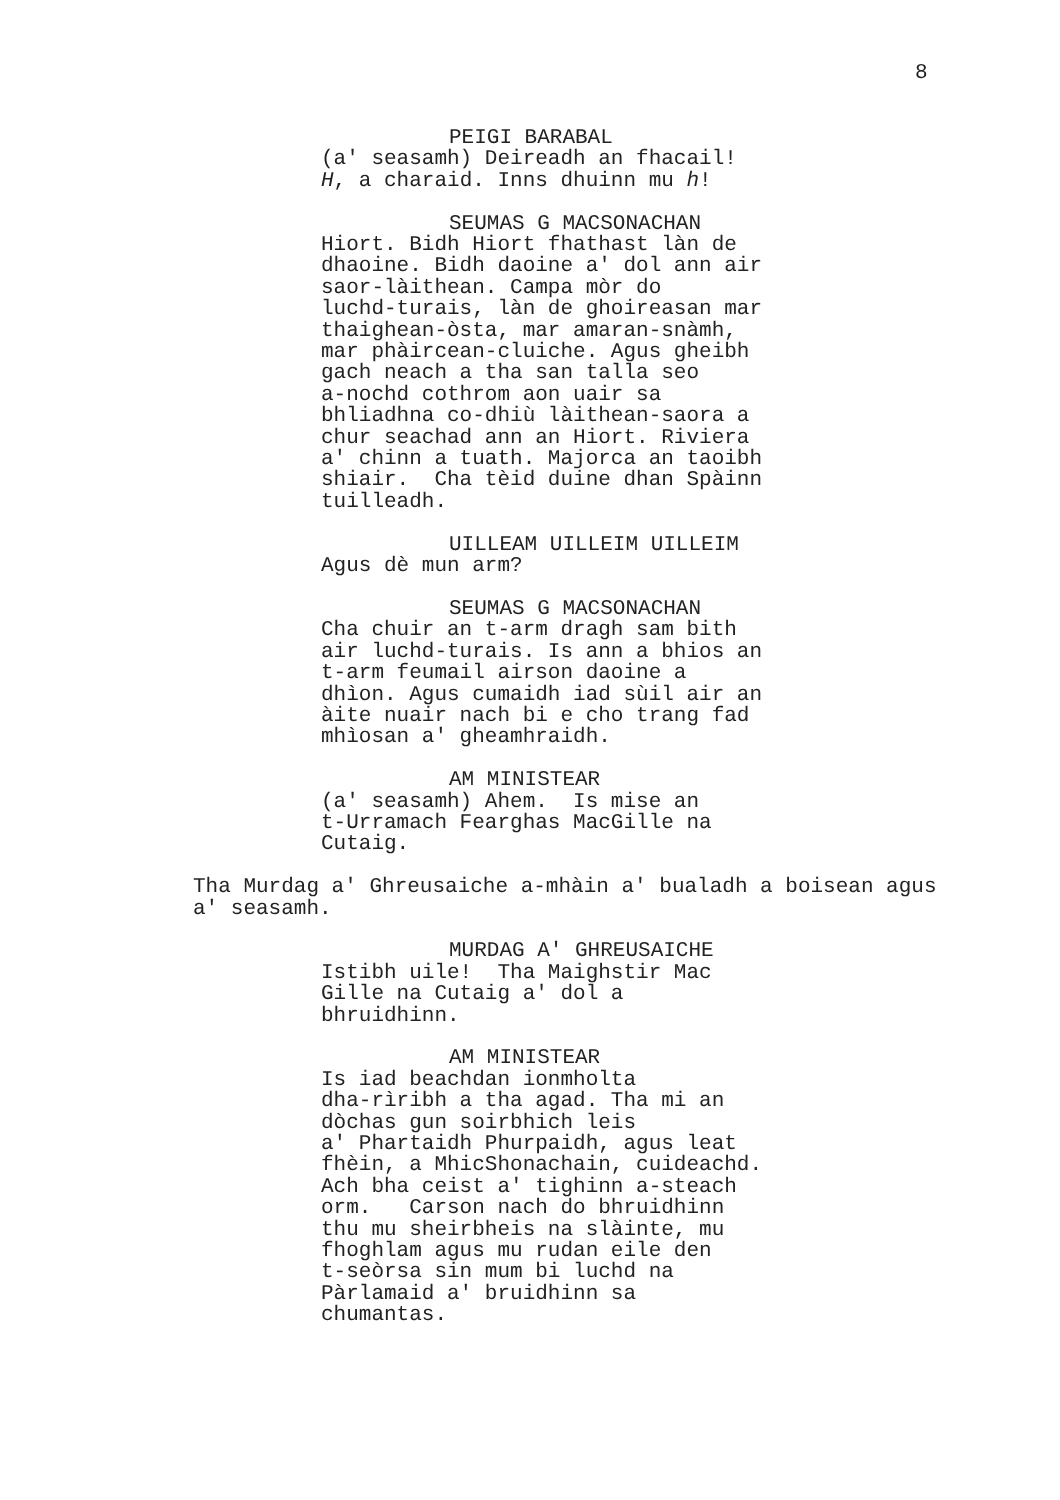8
PEIGI BARABAL
(a' seasamh) Deireadh an fhacail!
H, a charaid. Inns dhuinn mu h!
SEUMAS G MACSONACHAN
Hiort. Bidh Hiort fhathast làn de
dhaoine. Bidh daoine a' dol ann air
saor-làithean. Campa mòr do
luchd-turais, làn de ghoireasan mar
thaighean-òsta, mar amaran-snàmh,
mar phàircean-cluiche. Agus gheibh
gach neach a tha san talla seo
a-nochd cothrom aon uair sa
bhliadhna co-dhiù làithean-saora a
chur seachad ann an Hiort. Riviera
a' chinn a tuath. Majorca an taoibh
shiair. Cha tèid duine dhan Spàinn
tuilleadh.
UILLEAM UILLEIM UILLEIM
Agus dè mun arm?
SEUMAS G MACSONACHAN
Cha chuir an t-arm dragh sam bith
air luchd-turais. Is ann a bhios an
t-arm feumail airson daoine a
dhìon. Agus cumaidh iad sùil air an
àite nuair nach bi e cho trang fad
mhìosan a' gheamhraidh.
AM MINISTEAR
(a' seasamh) Ahem. Is mise an
t-Urramach Fearghas MacGille na
Cutaig.
Tha Murdag a' Ghreusaiche a-mhàin a' bualadh a boisean agus
a' seasamh.
MURDAG A' GHREUSAICHE
Istibh uile! Tha Maighstir Mac
Gille na Cutaig a' dol a
bhruidhinn.
AM MINISTEAR
Is iad beachdan ionmholta
dha-rìribh a tha agad. Tha mi an
dòchas gun soirbhich leis
a' Phartaidh Phurpaidh, agus leat
fhèin, a MhicShonachain, cuideachd.
Ach bha ceist a' tighinn a-steach
orm. Carson nach do bhruidhinn
thu mu sheirbheis na slàinte, mu
fhoghlam agus mu rudan eile den
t-seòrsa sin mum bi luchd na
Pàrlamaid a' bruidhinn sa
chumantas.